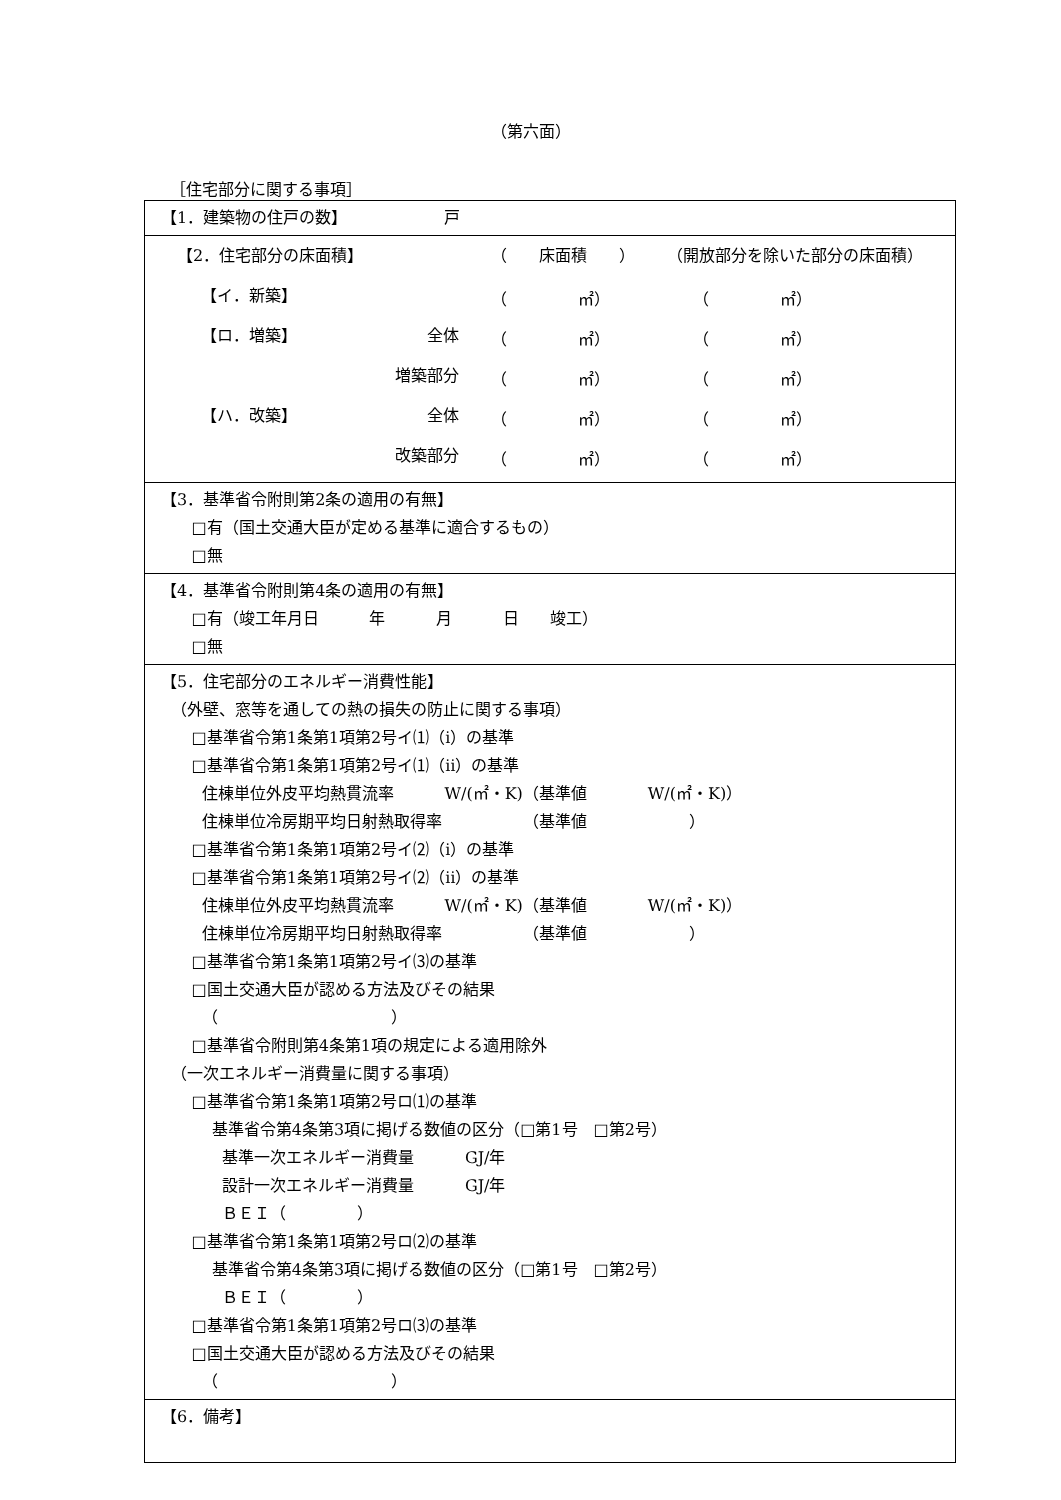（第六面）
［住宅部分に関する事項］
| 【1．建築物の住戸の数】 戸 |
| / 【2．住宅部分の床面積】 / / （ 床面積 ） / （開放部分を除いた部分の床面積） / / 【イ．新築】 / / （ ㎡） / （ ㎡） / / 【ロ．増築】 / 全体 / （ ㎡） / （ ㎡） / / / 増築部分 / （ ㎡） / （ ㎡） / / 【ハ．改築】 / 全体 / （ ㎡） / （ ㎡） / / / 改築部分 / （ ㎡） / （ ㎡） / |
| 【3．基準省令附則第2条の適用の有無】 □有（国土交通大臣が定める基準に適合するもの） □無 |
| 【4．基準省令附則第4条の適用の有無】 □有（竣工年月日 年 月 日 竣工） □無 |
| 【5．住宅部分のエネルギー消費性能】 （外壁、窓等を通しての熱の損失の防止に関する事項） □基準省令第1条第1項第2号イ⑴（ⅰ）の基準 □基準省令第1条第1項第2号イ⑴（ⅱ）の基準 住棟単位外皮平均熱貫流率 W/(㎡・K)（基準値 W/(㎡・K)） 住棟単位冷房期平均日射熱取得率 （基準値 ） □基準省令第1条第1項第2号イ⑵（ⅰ）の基準 □基準省令第1条第1項第2号イ⑵（ⅱ）の基準 住棟単位外皮平均熱貫流率 W/(㎡・K)（基準値 W/(㎡・K)） 住棟単位冷房期平均日射熱取得率 （基準値 ） □基準省令第1条第1項第2号イ⑶の基準 □国土交通大臣が認める方法及びその結果 （ ） □基準省令附則第4条第1項の規定による適用除外 （一次エネルギー消費量に関する事項） □基準省令第1条第1項第2号ロ⑴の基準 基準省令第4条第3項に掲げる数値の区分（□第1号 □第2号） 基準一次エネルギー消費量 GJ/年 設計一次エネルギー消費量 GJ/年 ＢＥＩ（ ） □基準省令第1条第1項第2号ロ⑵の基準 基準省令第4条第3項に掲げる数値の区分（□第1号 □第2号） ＢＥＩ（ ） □基準省令第1条第1項第2号ロ⑶の基準 □国土交通大臣が認める方法及びその結果 （ ） |
| 【6．備考】 |